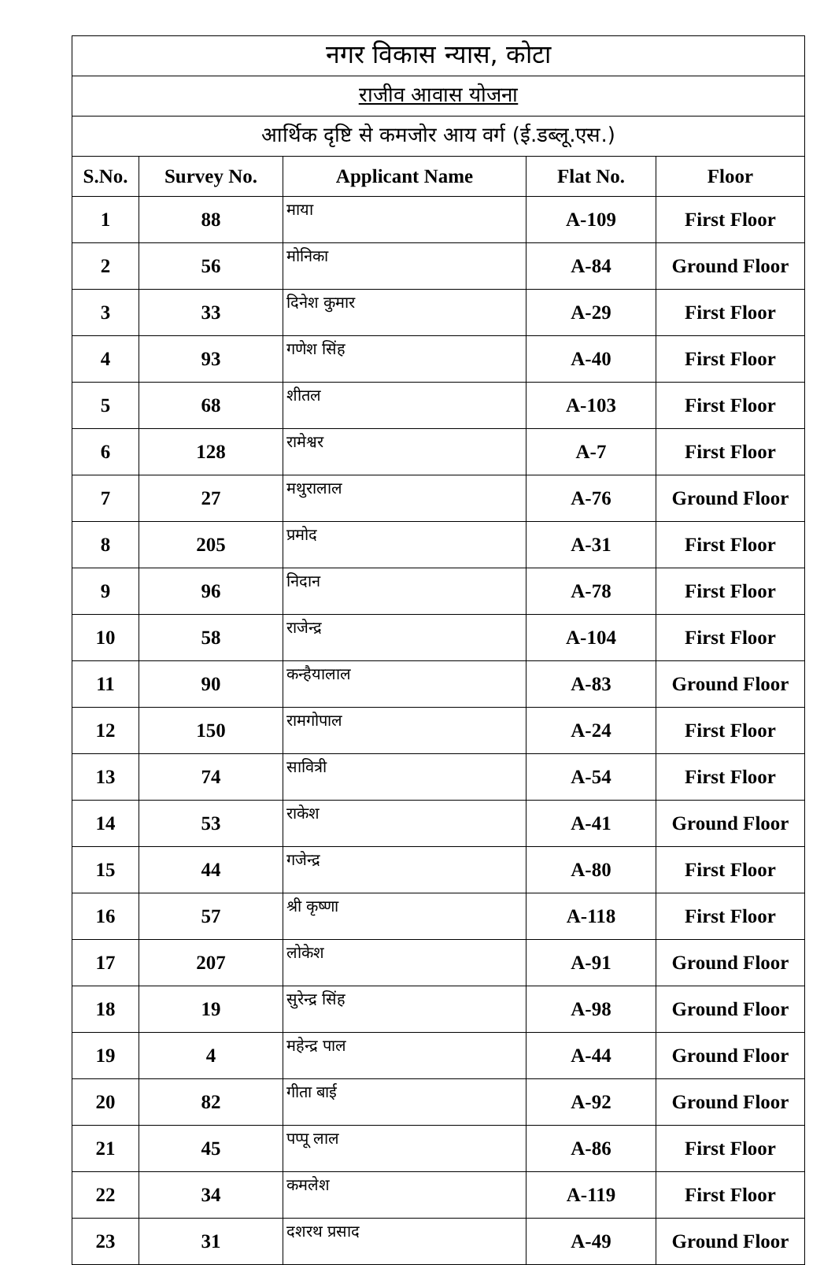| नगर विकास न्यास, कोटा | | | | |
| राजीव आवास योजना | | | | |
| आर्थिक दृष्टि से कमजोर आय वर्ग (ई.डब्लू.एस.) | | | | |
| S.No. | Survey No. | Applicant Name | Flat No. | Floor |
| 1 | 88 | माया | A-109 | First Floor |
| 2 | 56 | मोनिका | A-84 | Ground Floor |
| 3 | 33 | दिनेश कुमार | A-29 | First Floor |
| 4 | 93 | गणेश सिंह | A-40 | First Floor |
| 5 | 68 | शीतल | A-103 | First Floor |
| 6 | 128 | रामेश्वर | A-7 | First Floor |
| 7 | 27 | मथुरालाल | A-76 | Ground Floor |
| 8 | 205 | प्रमोद | A-31 | First Floor |
| 9 | 96 | निदान | A-78 | First Floor |
| 10 | 58 | राजेन्द्र | A-104 | First Floor |
| 11 | 90 | कन्हैयालाल | A-83 | Ground Floor |
| 12 | 150 | रामगोपाल | A-24 | First Floor |
| 13 | 74 | सावित्री | A-54 | First Floor |
| 14 | 53 | राकेश | A-41 | Ground Floor |
| 15 | 44 | गजेन्द्र | A-80 | First Floor |
| 16 | 57 | श्री कृष्णा | A-118 | First Floor |
| 17 | 207 | लोकेश | A-91 | Ground Floor |
| 18 | 19 | सुरेन्द्र सिंह | A-98 | Ground Floor |
| 19 | 4 | महेन्द्र पाल | A-44 | Ground Floor |
| 20 | 82 | गीता बाई | A-92 | Ground Floor |
| 21 | 45 | पप्पू लाल | A-86 | First Floor |
| 22 | 34 | कमलेश | A-119 | First Floor |
| 23 | 31 | दशरथ प्रसाद | A-49 | Ground Floor |